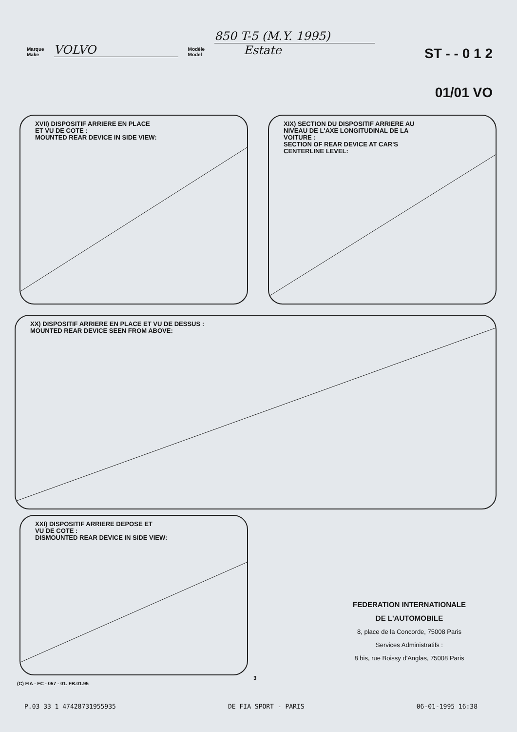Marque
Make
VOLVO
Modèle
Model
850 T-5 (M.Y. 1995)
Estate
ST - - 0 1 2
01/01 VO
XVII) DISPOSITIF ARRIERE EN PLACE
ET VU DE COTE :
MOUNTED REAR DEVICE IN SIDE VIEW:
XIX) SECTION DU DISPOSITIF ARRIERE AU
NIVEAU DE L'AXE LONGITUDINAL DE LA
VOITURE :
SECTION OF REAR DEVICE AT CAR'S
CENTERLINE LEVEL:
XX) DISPOSITIF ARRIERE EN PLACE ET VU DE DESSUS :
MOUNTED REAR DEVICE SEEN FROM ABOVE:
XXI) DISPOSITIF ARRIERE DEPOSE ET
VU DE COTE :
DISMOUNTED REAR DEVICE IN SIDE VIEW:
FEDERATION INTERNATIONALE
DE L'AUTOMOBILE
8, place de la Concorde, 75008 Paris
Services Administratifs :
8 bis, rue Boissy d'Anglas, 75008 Paris
3
(C) FIA - FC - 057 - 01. FB.01.95
P.03 33 1 47428731955935 DE FIA SPORT - PARIS 06-01-1995 16:38